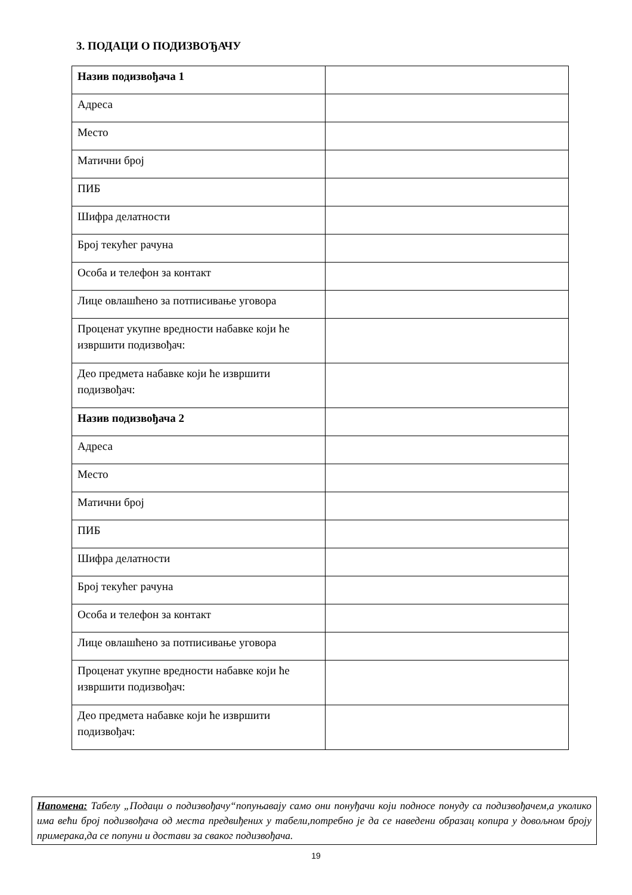3. ПОДАЦИ О ПОДИЗВОЂАЧУ
| Назив подизвођача 1 | |
| Адреса | |
| Место | |
| Матични број | |
| ПИБ | |
| Шифра делатности | |
| Број текућег рачуна | |
| Особа и телефон за контакт | |
| Лице овлашћено за потписивање уговора | |
| Проценат укупне вредности набавке који ће извршити подизвођач: | |
| Део предмета набавке који ће извршити подизвођач: | |
| Назив подизвођача 2 | |
| Адреса | |
| Место | |
| Матични број | |
| ПИБ | |
| Шифра делатности | |
| Број текућег рачуна | |
| Особа и телефон за контакт | |
| Лице овлашћено за потписивање уговора | |
| Проценат укупне вредности набавке који ће извршити подизвођач: | |
| Део предмета набавке који ће извршити подизвођач: | |
Напомена: Табелу „Подаци о подизвођачу“попуњавају само они понуђачи који подносе понуду са подизвођачем,а уколико има већи број подизвођача од места предвиђених у табели,потребно је да се наведени образац копира у довољном броју примерака,да се попуни и достави за сваког подизвођача.
19